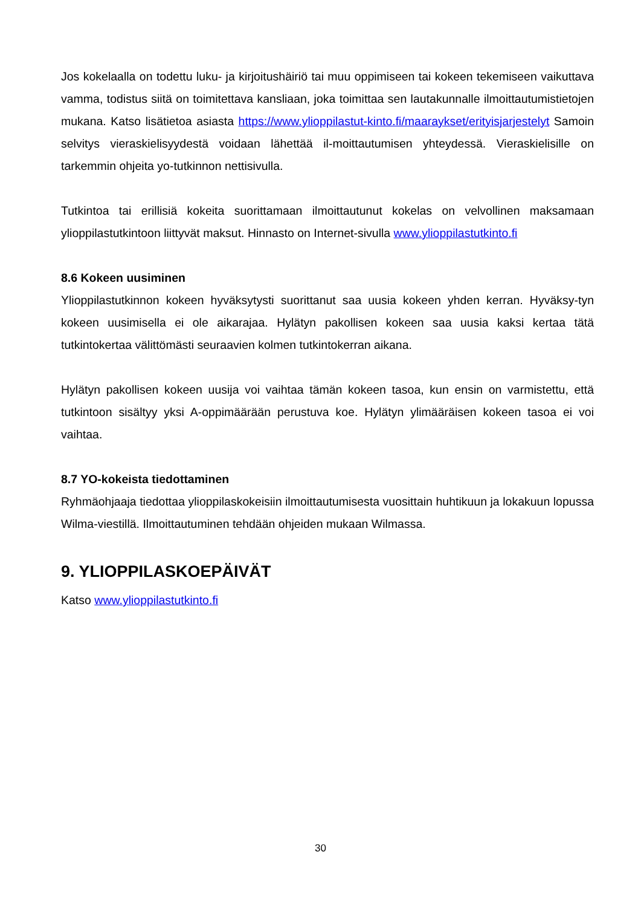Jos kokelaalla on todettu luku- ja kirjoitushäiriö tai muu oppimiseen tai kokeen tekemiseen vaikuttava vamma, todistus siitä on toimitettava kansliaan, joka toimittaa sen lautakunnalle ilmoittautumistietojen mukana. Katso lisätietoa asiasta https://www.ylioppilastut-kinto.fi/maaraykset/erityisjarjestelyt Samoin selvitys vieraskielisyydestä voidaan lähettää il-moittautumisen yhteydessä. Vieraskielisille on tarkemmin ohjeita yo-tutkinnon nettisivulla.
Tutkintoa tai erillisiä kokeita suorittamaan ilmoittautunut kokelas on velvollinen maksamaan ylioppilastutkintoon liittyvät maksut. Hinnasto on Internet-sivulla www.ylioppilastutkinto.fi
8.6 Kokeen uusiminen
Ylioppilastutkinnon kokeen hyväksytysti suorittanut saa uusia kokeen yhden kerran. Hyväksy-tyn kokeen uusimisella ei ole aikarajaa. Hylätyn pakollisen kokeen saa uusia kaksi kertaa tätä tutkintokertaa välittömästi seuraavien kolmen tutkintokerran aikana.
Hylätyn pakollisen kokeen uusija voi vaihtaa tämän kokeen tasoa, kun ensin on varmistettu, että tutkintoon sisältyy yksi A-oppimäärään perustuva koe. Hylätyn ylimääräisen kokeen tasoa ei voi vaihtaa.
8.7 YO-kokeista tiedottaminen
Ryhmäohjaaja tiedottaa ylioppilaskokeisiin ilmoittautumisesta vuosittain huhtikuun ja lokakuun lopussa Wilma-viestillä. Ilmoittautuminen tehdään ohjeiden mukaan Wilmassa.
9. YLIOPPILASKOEPÄIVÄT
Katso www.ylioppilastutkinto.fi
30